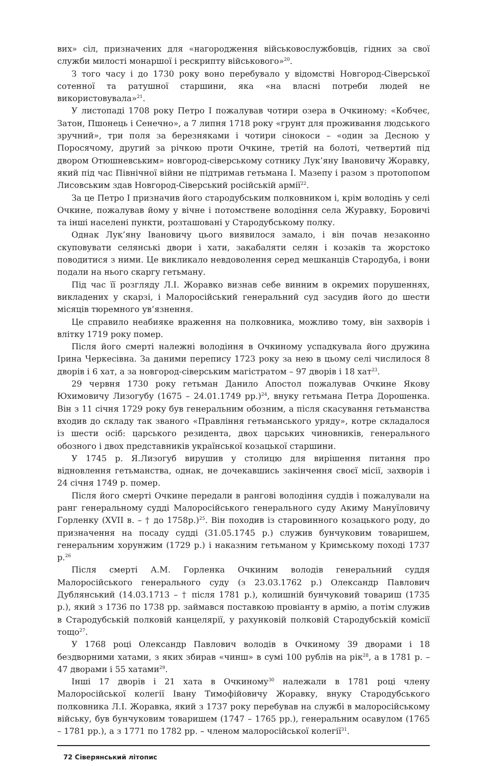вих» сіл, призначених для «нагородження військовослужбовців, гідних за свої служби милості монаршої і рескрипту військового»<sup>20</sup>.
З того часу і до 1730 року воно перебувало у відомстві Новгород-Сіверської сотенної та ратушної старшини, яка «на власні потреби людей не використовувала»<sup>21</sup>.
У листопаді 1708 року Петро І пожалував чотири озера в Очкиному: «Кобчеє, Затон, Пшонець і Сенечно», а 7 липня 1718 року «грунт для проживання людського зручний», три поля за березняками і чотири сінокоси – «один за Десною у Поросячому, другий за річкою проти Очкине, третій на болоті, четвертий під двором Отюшневським» новгород-сіверському сотнику Лук’яну Івановичу Жоравку, який під час Північної війни не підтримав гетьмана І. Мазепу і разом з протопопом Лисовським здав Новгород-Сіверський російській армії<sup>22</sup>.
За це Петро І призначив його стародубським полковником і, крім володінь у селі Очкине, пожалував йому у вічне і потомствене володіння села Журавку, Боровичі та інші населені пункти, розташовані у Стародубському полку.
Однак Лук’яну Івановичу цього виявилося замало, і він почав незаконно скуповувати селянські двори і хати, закабаляти селян і козаків та жорстоко поводитися з ними. Це викликало невдоволення серед мешканців Стародуба, і вони подали на нього скаргу гетьману.
Під час її розгляду Л.І. Жоравко визнав себе винним в окремих порушеннях, викладених у скарзі, і Малоросійський генеральний суд засудив його до шести місяців тюремного ув’язнення.
Це справило неабияке враження на полковника, можливо тому, він захворів і влітку 1719 року помер.
Після його смерті належні володіння в Очкиному успадкувала його дружина Ірина Черкесівна. За даними перепису 1723 року за нею в цьому селі числилося 8 дворів і 6 хат, а за новгород-сіверським магістратом – 97 дворів і 18 хат<sup>23</sup>.
29 червня 1730 року гетьман Данило Апостол пожалував Очкине Якову Юхимовичу Лизогубу (1675 – 24.01.1749 рр.)<sup>24</sup>, внуку гетьмана Петра Дорошенка. Він з 11 січня 1729 року був генеральним обозним, а після скасування гетьманства входив до складу так званого «Правління гетьманського уряду», котре складалося із шести осіб: царського резидента, двох царських чиновників, генерального обозного і двох представників української козацької старшини.
У 1745 р. Я.Лизогуб вирушив у столицю для вирішення питання про відновлення гетьманства, однак, не дочекавшись закінчення своєї місії, захворів і 24 січня 1749 р. помер.
Після його смерті Очкине передали в рангові володіння суддів і пожалували на ранг генеральному судді Малоросійського генерального суду Акиму Мануїловичу Горленку (XVII в. – † до 1758р.)<sup>25</sup>. Він походив із старовинного козацького роду, до призначення на посаду судді (31.05.1745 р.) служив бунчуковим товаришем, генеральним хорунжим (1729 р.) і наказним гетьманом у Кримському поході 1737 р.<sup>26</sup>
Після смерті А.М. Горленка Очкиним володів генеральний суддя Малоросійського генерального суду (з 23.03.1762 р.) Олександр Павлович Дублянський (14.03.1713 – † після 1781 р.), колишній бунчуковий товариш (1735 р.), який з 1736 по 1738 рр. займався поставкою провіанту в армію, а потім служив в Стародубській полковій канцелярії, у рахунковій полковій Стародубській комісії тощо<sup>27</sup>.
У 1768 році Олександр Павлович володів в Очкиному 39 дворами і 18 бездворними хатами, з яких збирав «чинш» в сумі 100 рублів на рік<sup>28</sup>, а в 1781 р. – 47 дворами і 55 хатами<sup>29</sup>.
Інші 17 дворів і 21 хата в Очкиному<sup>30</sup> належали в 1781 році члену Малоросійської колегії Івану Тимофійовичу Жоравку, внуку Стародубського полковника Л.І. Жоравка, який з 1737 року перебував на службі в малоросійському війську, був бунчуковим товаришем (1747 – 1765 рр.), генеральним осавулом (1765 – 1781 рр.), а з 1771 по 1782 рр. – членом малоросійської колегії<sup>31</sup>.
72 Сіверянський літопис